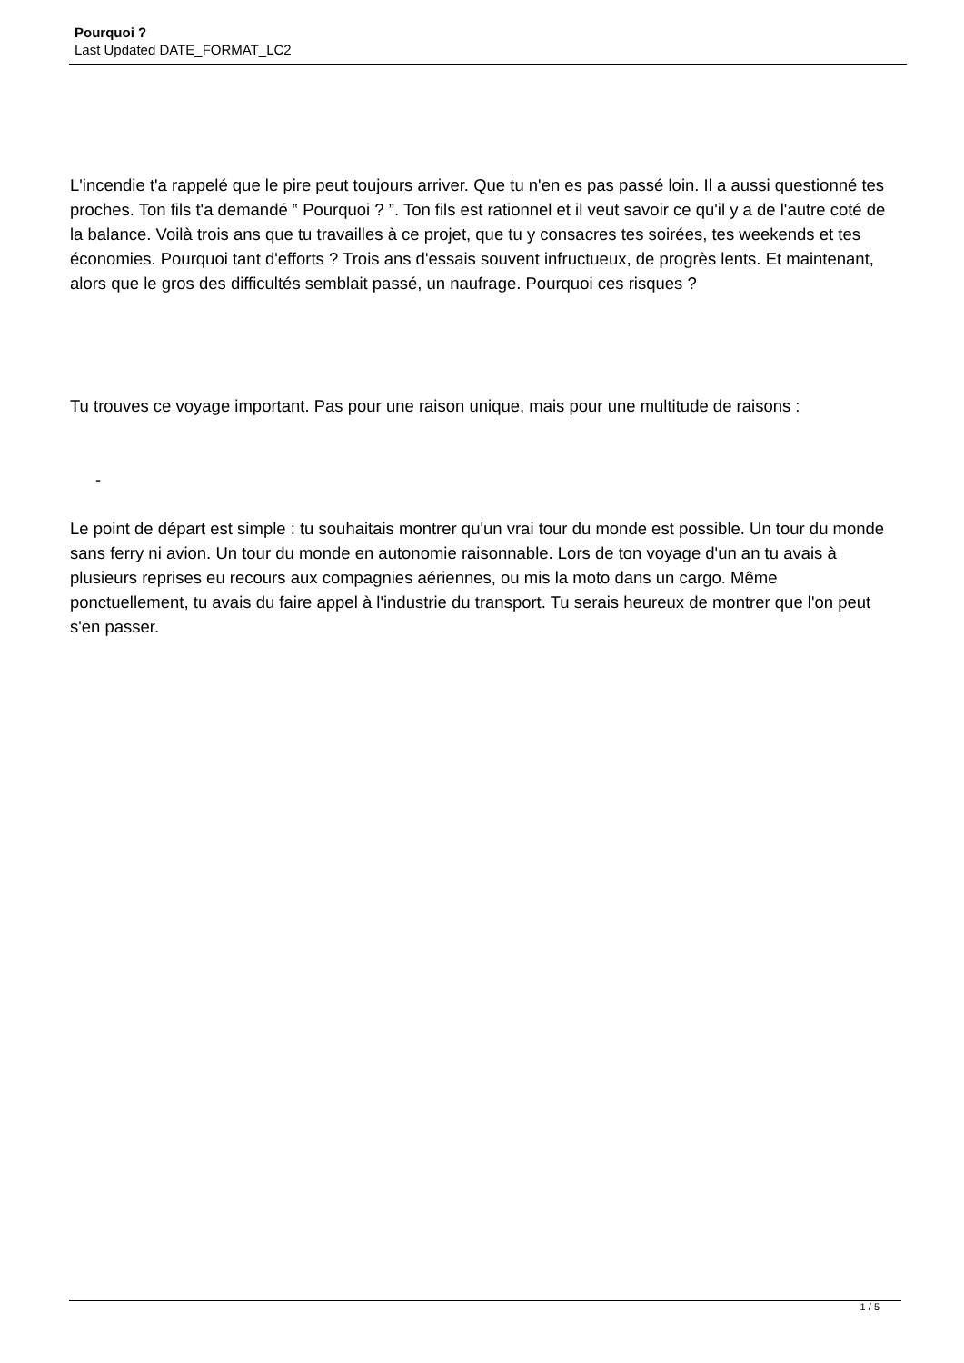Pourquoi ?
Last Updated DATE_FORMAT_LC2
L'incendie t'a rappelé que le pire peut toujours arriver. Que tu n'en es pas passé loin. Il a aussi questionné tes proches. Ton fils t'a demandé ‟ Pourquoi ? ”. Ton fils est rationnel et il veut savoir ce qu'il y a de l'autre coté de la balance. Voilà trois ans que tu travailles à ce projet, que tu y consacres tes soirées, tes weekends et tes économies. Pourquoi tant d'efforts ? Trois ans d'essais souvent infructueux, de progrès lents. Et maintenant, alors que le gros des difficultés semblait passé, un naufrage. Pourquoi ces risques ?
Tu trouves ce voyage important. Pas pour une raison unique, mais pour une multitude de raisons :
-
Le point de départ est simple : tu souhaitais montrer qu'un vrai tour du monde est possible. Un tour du monde sans ferry ni avion. Un tour du monde en autonomie raisonnable. Lors de ton voyage d'un an tu avais à plusieurs reprises eu recours aux compagnies aériennes, ou mis la moto dans un cargo. Même ponctuellement, tu avais du faire appel à l'industrie du transport. Tu serais heureux de montrer que l'on peut s'en passer.
1 / 5